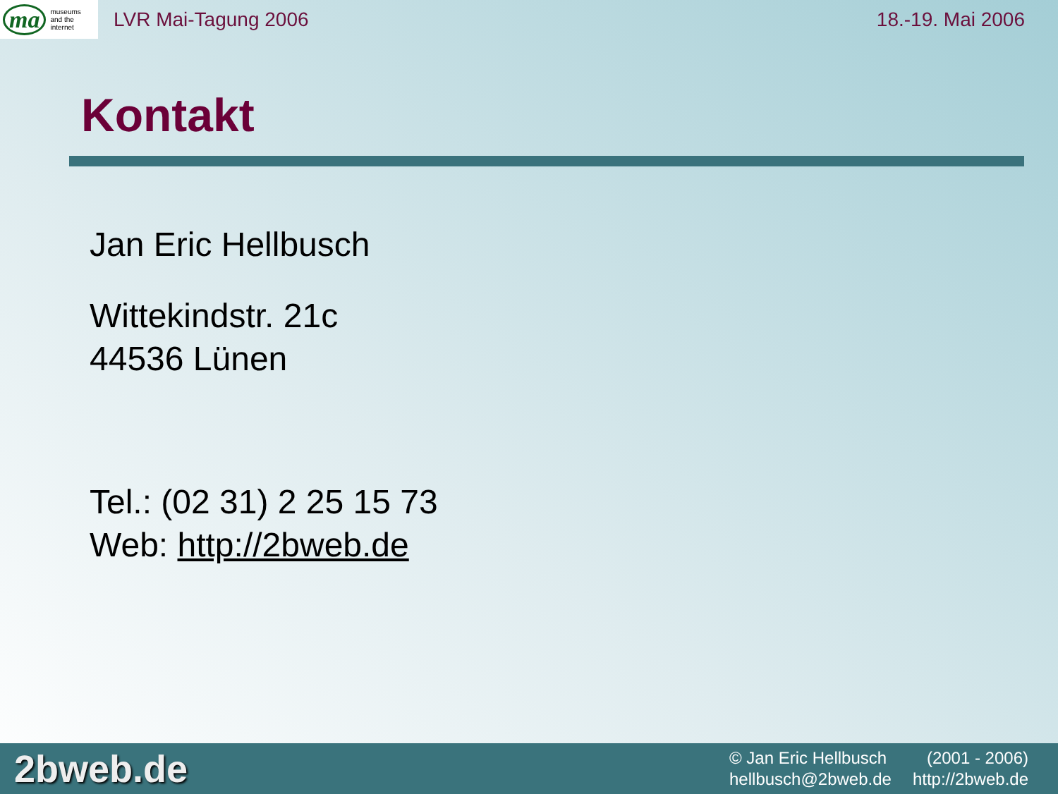ma museums
and the
internet
LVR Mai-Tagung 2006 18.-19. Mai 2006
Kontakt
Jan Eric Hellbusch
Wittekindstr. 21c
44536 Lünen
Tel.: (02 31) 2 25 15 73
Web: http://2bweb.de
2bweb.de
© Jan Eric Hellbusch (2001 - 2006)
hellbusch@2bweb.de http://2bweb.de